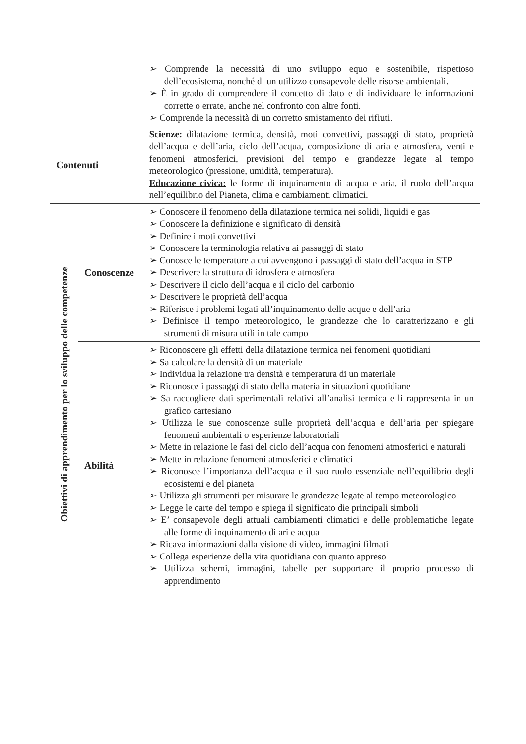| | | ➢ Comprende la necessità di uno sviluppo equo e sostenibile, rispettoso dell’ecosistema, nonché di un utilizzo consapevole delle risorse ambientali. ➢ È in grado di comprendere il concetto di dato e di individuare le informazioni corrette o errate, anche nel confronto con altre fonti. ➢ Comprende la necessità di un corretto smistamento dei rifiuti. |
| Contenuti | | Scienze: dilatazione termica, densità, moti convettivi, passaggi di stato, proprietà dell’acqua e dell’aria, ciclo dell’acqua, composizione di aria e atmosfera, venti e fenomeni atmosferici, previsioni del tempo e grandezze legate al tempo meteorologico (pressione, umidità, temperatura). Educazione civica: le forme di inquinamento di acqua e aria, il ruolo dell’acqua nell’equilibrio del Pianeta, clima e cambiamenti climatici. |
| Obiettivi di apprendimento per lo sviluppo delle competenze | Conoscenze | ➢ Conoscere il fenomeno della dilatazione termica nei solidi, liquidi e gas ➢ Conoscere la definizione e significato di densità ➢ Definire i moti convettivi ➢ Conoscere la terminologia relativa ai passaggi di stato ➢ Conosce le temperature a cui avvengono i passaggi di stato dell’acqua in STP ➢ Descrivere la struttura di idrosfera e atmosfera ➢ Descrivere il ciclo dell’acqua e il ciclo del carbonio ➢ Descrivere le proprietà dell’acqua ➢ Riferisce i problemi legati all’inquinamento delle acque e dell’aria ➢ Definisce il tempo meteorologico, le grandezze che lo caratterizzano e gli strumenti di misura utili in tale campo |
| | Abilità | ➢ Riconoscere gli effetti della dilatazione termica nei fenomeni quotidiani ➢ Sa calcolare la densità di un materiale ➢ Individua la relazione tra densità e temperatura di un materiale ➢ Riconosce i passaggi di stato della materia in situazioni quotidiane ➢ Sa raccogliere dati sperimentali relativi all’analisi termica e li rappresenta in un grafico cartesiano ➢ Utilizza le sue conoscenze sulle proprietà dell’acqua e dell’aria per spiegare fenomeni ambientali o esperienze laboratoriali ➢ Mette in relazione le fasi del ciclo dell’acqua con fenomeni atmosferici e naturali ➢ Mette in relazione fenomeni atmosferici e climatici ➢ Riconosce l’importanza dell’acqua e il suo ruolo essenziale nell’equilibrio degli ecosistemi e del pianeta ➢ Utilizza gli strumenti per misurare le grandezze legate al tempo meteorologico ➢ Legge le carte del tempo e spiega il significato die principali simboli ➢ E’ consapevole degli attuali cambiamenti climatici e delle problematiche legate alle forme di inquinamento di ari e acqua ➢ Ricava informazioni dalla visione di video, immagini filmati ➢ Collega esperienze della vita quotidiana con quanto appreso ➢ Utilizza schemi, immagini, tabelle per supportare il proprio processo di apprendimento |